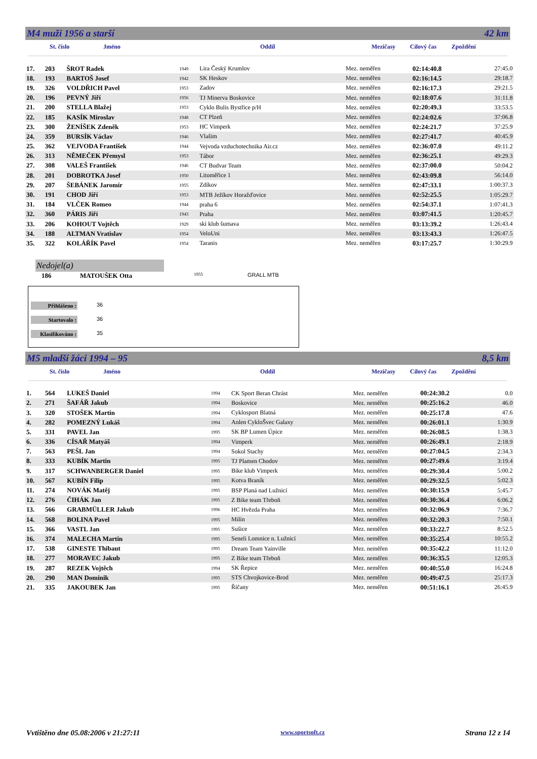M4 muži 1956 a starší 42 km
St. číslo Jméno Oddíl Mezičasy Cílový čas Zpoždění
| 17. | 203 | ŠROT Radek | 1949 | Lira Český Krumlov | Mez. neměřen | 02:14:40.8 | 27:45.0 |
| 18. | 193 | BARTOŠ Josef | 1942 | SK Heskov | Mez. neměřen | 02:16:14.5 | 29:18.7 |
| 19. | 326 | VOLDŘICH Pavel | 1953 | Zadov | Mez. neměřen | 02:16:17.3 | 29:21.5 |
| 20. | 196 | PEVNÝ Jiří | 1956 | TJ Minerva Boskovice | Mez. neměřen | 02:18:07.6 | 31:11.8 |
| 21. | 200 | STELLA Blažej | 1953 | Cyklo Bulis Bystřice p/H | Mez. neměřen | 02:20:49.3 | 33:53.5 |
| 22. | 185 | KASÍK Miroslav | 1948 | CT Plzeň | Mez. neměřen | 02:24:02.6 | 37:06.8 |
| 23. | 300 | ŽENÍŠEK Zdeněk | 1953 | HC Vimperk | Mez. neměřen | 02:24:21.7 | 37:25.9 |
| 24. | 359 | BURSÍK Václav | 1946 | Vlašim | Mez. neměřen | 02:27:41.7 | 40:45.9 |
| 25. | 362 | VEJVODA František | 1944 | Vejvoda vzduchotechnika Air.cz | Mez. neměřen | 02:36:07.0 | 49:11.2 |
| 26. | 313 | NĚMEČEK Přemysl | 1953 | Tábor | Mez. neměřen | 02:36:25.1 | 49:29.3 |
| 27. | 308 | VALEŠ František | 1946 | CT Budvar Team | Mez. neměřen | 02:37:00.0 | 50:04.2 |
| 28. | 201 | DOBROTKA Josef | 1950 | Litoměřice 1 | Mez. neměřen | 02:43:09.8 | 56:14.0 |
| 29. | 207 | ŠEBÁNEK Jaromír | 1955 | Zdíkov | Mez. neměřen | 02:47:33.1 | 1:00:37.3 |
| 30. | 191 | CHOD Jiří | 1953 | MTB Ježíkov Horažďovice | Mez. neměřen | 02:52:25.5 | 1:05:29.7 |
| 31. | 184 | VLČEK Romeo | 1944 | praha 6 | Mez. neměřen | 02:54:37.1 | 1:07:41.3 |
| 32. | 360 | PÁRIS Jiří | 1943 | Praha | Mez. neměřen | 03:07:41.5 | 1:20:45.7 |
| 33. | 206 | KOHOUT Vojtěch | 1929 | ski klub šumava | Mez. neměřen | 03:13:39.2 | 1:26:43.4 |
| 34. | 188 | ALTMAN Vratislav | 1954 | VeloUni | Mez. neměřen | 03:13:43.3 | 1:26:47.5 |
| 35. | 322 | KOLÁŘÍK Pavel | 1954 | Taranis | Mez. neměřen | 03:17:25.7 | 1:30:29.9 |
Nedojel(a)
186 MATOUŠEK Otta 1955 GRALL MTB
Přihlášeno : 36
Startovalo : 36
Klasifikováno : 35
M5 mladší žáci 1994 – 95 8,5 km
St. číslo Jméno Oddíl Mezičasy Cílový čas Zpoždění
| 1. | 564 | LUKEŠ Daniel | 1994 | CK Sport Beran Chrást | Mez. neměřen | 00:24:30.2 | 0.0 |
| 2. | 271 | ŠAFÁŘ Jakub | 1994 | Boskovice | Mez. neměřen | 00:25:16.2 | 46.0 |
| 3. | 320 | STOŠEK Martin | 1994 | Cyklosport Blatná | Mez. neměřen | 00:25:17.8 | 47.6 |
| 4. | 282 | POMEZNÝ Lukáš | 1994 | Anlen CykloŠvec Galaxy | Mez. neměřen | 00:26:01.1 | 1:30.9 |
| 5. | 331 | PAVEL Jan | 1995 | SK BP Lumen Úpice | Mez. neměřen | 00:26:08.5 | 1:38.3 |
| 6. | 336 | CÍSAŘ Matyáš | 1994 | Vimperk | Mez. neměřen | 00:26:49.1 | 2:18.9 |
| 7. | 563 | PEŠL Jan | 1994 | Sokol Stachy | Mez. neměřen | 00:27:04.5 | 2:34.3 |
| 8. | 333 | KUBÍK Martin | 1995 | TJ Plamen Chodov | Mez. neměřen | 00:27:49.6 | 3:19.4 |
| 9. | 317 | SCHWANBERGER Daniel | 1995 | Bike klub Vimperk | Mez. neměřen | 00:29:30.4 | 5:00.2 |
| 10. | 567 | KUBÍN Filip | 1995 | Kotva Braník | Mez. neměřen | 00:29:32.5 | 5:02.3 |
| 11. | 274 | NOVÁK Matěj | 1995 | BSP Planá nad Lužnicí | Mez. neměřen | 00:30:15.9 | 5:45.7 |
| 12. | 276 | ČIHÁK Jan | 1995 | Z Bike team Třeboň | Mez. neměřen | 00:30:36.4 | 6:06.2 |
| 13. | 566 | GRABMÜLLER Jakub | 1996 | HC Hvězda Praha | Mez. neměřen | 00:32:06.9 | 7:36.7 |
| 14. | 568 | BOLINA Pavel | 1995 | Milín | Mez. neměřen | 00:32:20.3 | 7:50.1 |
| 15. | 366 | VASTL Jan | 1995 | Sušice | Mez. neměřen | 00:33:22.7 | 8:52.5 |
| 16. | 374 | MALECHA Martin | 1995 | Seneli Lomnice n. Lužnicí | Mez. neměřen | 00:35:25.4 | 10:55.2 |
| 17. | 538 | GINESTE Thibaut | 1995 | Dream Team Yainville | Mez. neměřen | 00:35:42.2 | 11:12.0 |
| 18. | 277 | MORAVEC Jakub | 1995 | Z Bike team Třeboň | Mez. neměřen | 00:36:35.5 | 12:05.3 |
| 19. | 287 | REZEK Vojtěch | 1994 | SK Řepice | Mez. neměřen | 00:40:55.0 | 16:24.8 |
| 20. | 290 | MAN Dominik | 1995 | STS Chvojkovice-Brod | Mez. neměřen | 00:49:47.5 | 25:17.3 |
| 21. | 335 | JAKOUBEK Jan | 1995 | Říčany | Mez. neměřen | 00:51:16.1 | 26:45.9 |
Vvtištěno dne 05.08:2006 v 21:27:11 www.sportsoft.cz Strana 12 z 14